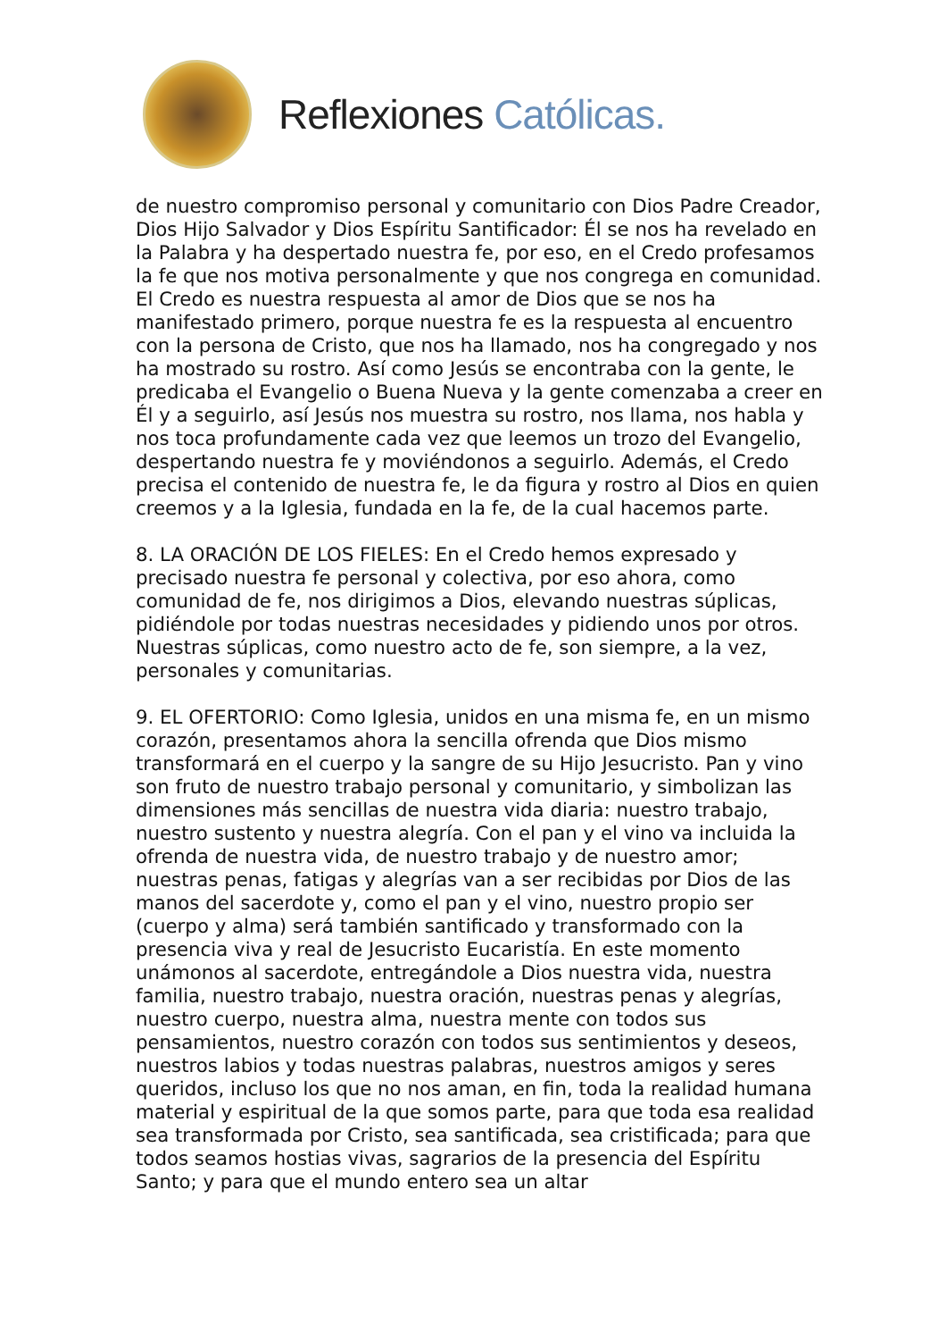Reflexiones Católicas.
de nuestro compromiso personal y comunitario con Dios Padre Creador, Dios Hijo Salvador y Dios Espíritu Santificador: Él se nos ha revelado en la Palabra y ha despertado nuestra fe, por eso, en el Credo profesamos la fe que nos motiva personalmente y que nos congrega en comunidad. El Credo es nuestra respuesta al amor de Dios que se nos ha manifestado primero, porque nuestra fe es la respuesta al encuentro con la persona de Cristo, que nos ha llamado, nos ha congregado y nos ha mostrado su rostro. Así como Jesús se encontraba con la gente, le predicaba el Evangelio o Buena Nueva y la gente comenzaba a creer en Él y a seguirlo, así Jesús nos muestra su rostro, nos llama, nos habla y nos toca profundamente cada vez que leemos un trozo del Evangelio, despertando nuestra fe y moviéndonos a seguirlo. Además, el Credo precisa el contenido de nuestra fe, le da figura y rostro al Dios en quien creemos y a la Iglesia, fundada en la fe, de la cual hacemos parte.
8. LA ORACIÓN DE LOS FIELES: En el Credo hemos expresado y precisado nuestra fe personal y colectiva, por eso ahora, como comunidad de fe, nos dirigimos a Dios, elevando nuestras súplicas, pidiéndole por todas nuestras necesidades y pidiendo unos por otros. Nuestras súplicas, como nuestro acto de fe, son siempre, a la vez, personales y comunitarias.
9. EL OFERTORIO: Como Iglesia, unidos en una misma fe, en un mismo corazón, presentamos ahora la sencilla ofrenda que Dios mismo transformará en el cuerpo y la sangre de su Hijo Jesucristo. Pan y vino son fruto de nuestro trabajo personal y comunitario, y simbolizan las dimensiones más sencillas de nuestra vida diaria: nuestro trabajo, nuestro sustento y nuestra alegría. Con el pan y el vino va incluida la ofrenda de nuestra vida, de nuestro trabajo y de nuestro amor; nuestras penas, fatigas y alegrías van a ser recibidas por Dios de las manos del sacerdote y, como el pan y el vino, nuestro propio ser (cuerpo y alma) será también santificado y transformado con la presencia viva y real de Jesucristo Eucaristía. En este momento unámonos al sacerdote, entregándole a Dios nuestra vida, nuestra familia, nuestro trabajo, nuestra oración, nuestras penas y alegrías, nuestro cuerpo, nuestra alma, nuestra mente con todos sus pensamientos, nuestro corazón con todos sus sentimientos y deseos, nuestros labios y todas nuestras palabras, nuestros amigos y seres queridos, incluso los que no nos aman, en fin, toda la realidad humana material y espiritual de la que somos parte, para que toda esa realidad sea transformada por Cristo, sea santificada, sea cristificada; para que todos seamos hostias vivas, sagrarios de la presencia del Espíritu Santo; y para que el mundo entero sea un altar